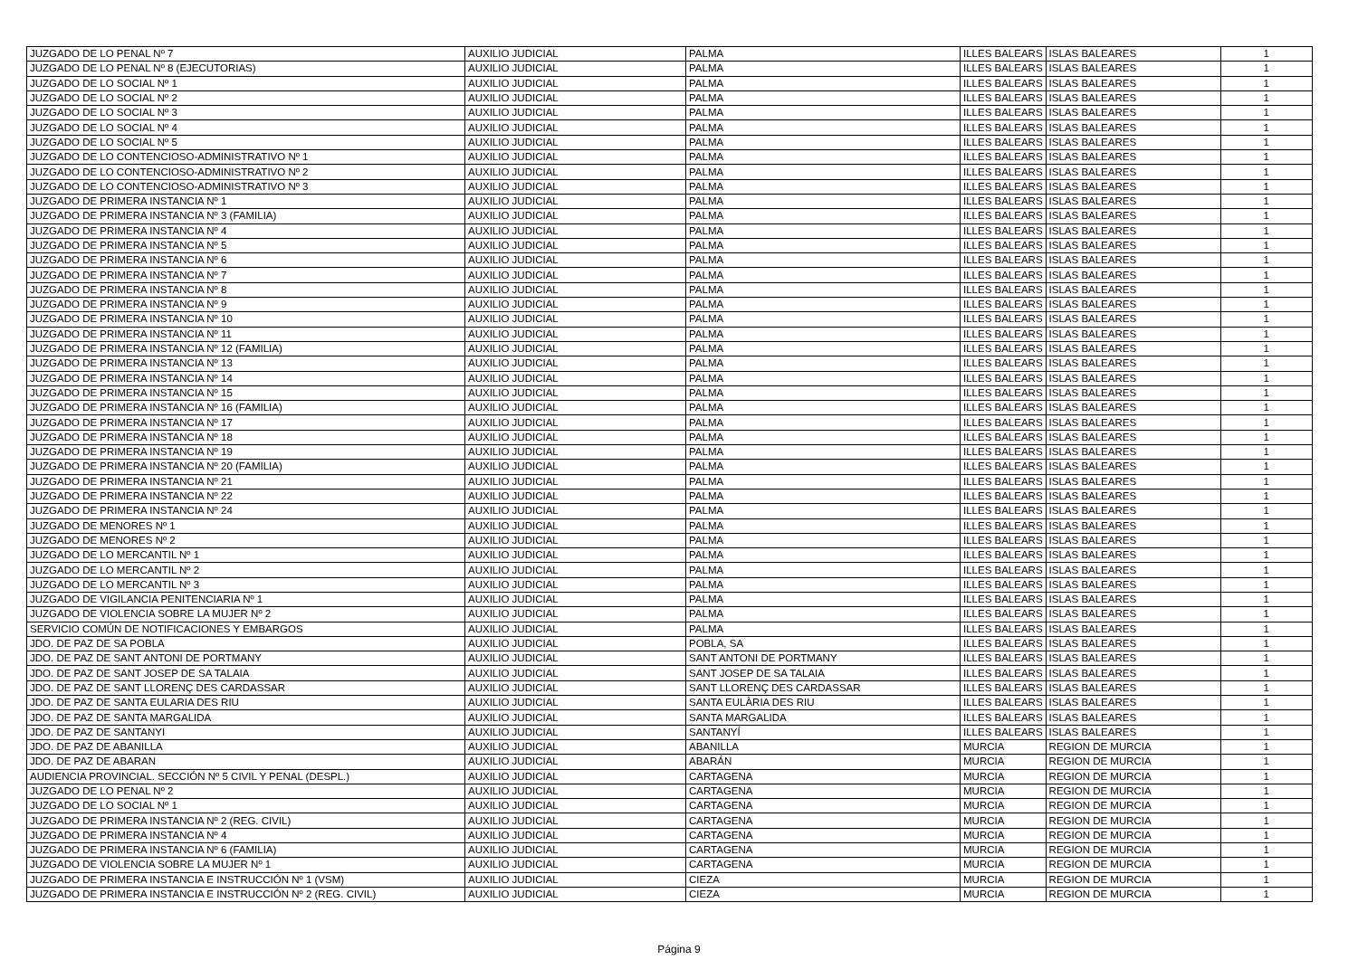| JUZGADO DE LO PENAL Nº 7 | AUXILIO JUDICIAL | PALMA | ILLES BALEARS | ISLAS BALEARES | 1 |
| JUZGADO DE LO PENAL Nº 8 (EJECUTORIAS) | AUXILIO JUDICIAL | PALMA | ILLES BALEARS | ISLAS BALEARES | 1 |
| JUZGADO DE LO SOCIAL Nº 1 | AUXILIO JUDICIAL | PALMA | ILLES BALEARS | ISLAS BALEARES | 1 |
| JUZGADO DE LO SOCIAL Nº 2 | AUXILIO JUDICIAL | PALMA | ILLES BALEARS | ISLAS BALEARES | 1 |
| JUZGADO DE LO SOCIAL Nº 3 | AUXILIO JUDICIAL | PALMA | ILLES BALEARS | ISLAS BALEARES | 1 |
| JUZGADO DE LO SOCIAL Nº 4 | AUXILIO JUDICIAL | PALMA | ILLES BALEARS | ISLAS BALEARES | 1 |
| JUZGADO DE LO SOCIAL Nº 5 | AUXILIO JUDICIAL | PALMA | ILLES BALEARS | ISLAS BALEARES | 1 |
| JUZGADO DE LO CONTENCIOSO-ADMINISTRATIVO Nº 1 | AUXILIO JUDICIAL | PALMA | ILLES BALEARS | ISLAS BALEARES | 1 |
| JUZGADO DE LO CONTENCIOSO-ADMINISTRATIVO Nº 2 | AUXILIO JUDICIAL | PALMA | ILLES BALEARS | ISLAS BALEARES | 1 |
| JUZGADO DE LO CONTENCIOSO-ADMINISTRATIVO Nº 3 | AUXILIO JUDICIAL | PALMA | ILLES BALEARS | ISLAS BALEARES | 1 |
| JUZGADO DE PRIMERA INSTANCIA Nº 1 | AUXILIO JUDICIAL | PALMA | ILLES BALEARS | ISLAS BALEARES | 1 |
| JUZGADO DE PRIMERA INSTANCIA Nº 3 (FAMILIA) | AUXILIO JUDICIAL | PALMA | ILLES BALEARS | ISLAS BALEARES | 1 |
| JUZGADO DE PRIMERA INSTANCIA Nº 4 | AUXILIO JUDICIAL | PALMA | ILLES BALEARS | ISLAS BALEARES | 1 |
| JUZGADO DE PRIMERA INSTANCIA Nº 5 | AUXILIO JUDICIAL | PALMA | ILLES BALEARS | ISLAS BALEARES | 1 |
| JUZGADO DE PRIMERA INSTANCIA Nº 6 | AUXILIO JUDICIAL | PALMA | ILLES BALEARS | ISLAS BALEARES | 1 |
| JUZGADO DE PRIMERA INSTANCIA Nº 7 | AUXILIO JUDICIAL | PALMA | ILLES BALEARS | ISLAS BALEARES | 1 |
| JUZGADO DE PRIMERA INSTANCIA Nº 8 | AUXILIO JUDICIAL | PALMA | ILLES BALEARS | ISLAS BALEARES | 1 |
| JUZGADO DE PRIMERA INSTANCIA Nº 9 | AUXILIO JUDICIAL | PALMA | ILLES BALEARS | ISLAS BALEARES | 1 |
| JUZGADO DE PRIMERA INSTANCIA Nº 10 | AUXILIO JUDICIAL | PALMA | ILLES BALEARS | ISLAS BALEARES | 1 |
| JUZGADO DE PRIMERA INSTANCIA Nº 11 | AUXILIO JUDICIAL | PALMA | ILLES BALEARS | ISLAS BALEARES | 1 |
| JUZGADO DE PRIMERA INSTANCIA Nº 12 (FAMILIA) | AUXILIO JUDICIAL | PALMA | ILLES BALEARS | ISLAS BALEARES | 1 |
| JUZGADO DE PRIMERA INSTANCIA Nº 13 | AUXILIO JUDICIAL | PALMA | ILLES BALEARS | ISLAS BALEARES | 1 |
| JUZGADO DE PRIMERA INSTANCIA Nº 14 | AUXILIO JUDICIAL | PALMA | ILLES BALEARS | ISLAS BALEARES | 1 |
| JUZGADO DE PRIMERA INSTANCIA Nº 15 | AUXILIO JUDICIAL | PALMA | ILLES BALEARS | ISLAS BALEARES | 1 |
| JUZGADO DE PRIMERA INSTANCIA Nº 16 (FAMILIA) | AUXILIO JUDICIAL | PALMA | ILLES BALEARS | ISLAS BALEARES | 1 |
| JUZGADO DE PRIMERA INSTANCIA Nº 17 | AUXILIO JUDICIAL | PALMA | ILLES BALEARS | ISLAS BALEARES | 1 |
| JUZGADO DE PRIMERA INSTANCIA Nº 18 | AUXILIO JUDICIAL | PALMA | ILLES BALEARS | ISLAS BALEARES | 1 |
| JUZGADO DE PRIMERA INSTANCIA Nº 19 | AUXILIO JUDICIAL | PALMA | ILLES BALEARS | ISLAS BALEARES | 1 |
| JUZGADO DE PRIMERA INSTANCIA Nº 20 (FAMILIA) | AUXILIO JUDICIAL | PALMA | ILLES BALEARS | ISLAS BALEARES | 1 |
| JUZGADO DE PRIMERA INSTANCIA Nº 21 | AUXILIO JUDICIAL | PALMA | ILLES BALEARS | ISLAS BALEARES | 1 |
| JUZGADO DE PRIMERA INSTANCIA Nº 22 | AUXILIO JUDICIAL | PALMA | ILLES BALEARS | ISLAS BALEARES | 1 |
| JUZGADO DE PRIMERA INSTANCIA Nº 24 | AUXILIO JUDICIAL | PALMA | ILLES BALEARS | ISLAS BALEARES | 1 |
| JUZGADO DE MENORES Nº 1 | AUXILIO JUDICIAL | PALMA | ILLES BALEARS | ISLAS BALEARES | 1 |
| JUZGADO DE MENORES Nº 2 | AUXILIO JUDICIAL | PALMA | ILLES BALEARS | ISLAS BALEARES | 1 |
| JUZGADO DE LO MERCANTIL Nº 1 | AUXILIO JUDICIAL | PALMA | ILLES BALEARS | ISLAS BALEARES | 1 |
| JUZGADO DE LO MERCANTIL Nº 2 | AUXILIO JUDICIAL | PALMA | ILLES BALEARS | ISLAS BALEARES | 1 |
| JUZGADO DE LO MERCANTIL Nº 3 | AUXILIO JUDICIAL | PALMA | ILLES BALEARS | ISLAS BALEARES | 1 |
| JUZGADO DE VIGILANCIA PENITENCIARIA Nº 1 | AUXILIO JUDICIAL | PALMA | ILLES BALEARS | ISLAS BALEARES | 1 |
| JUZGADO DE VIOLENCIA SOBRE LA MUJER Nº 2 | AUXILIO JUDICIAL | PALMA | ILLES BALEARS | ISLAS BALEARES | 1 |
| SERVICIO COMÚN DE NOTIFICACIONES Y EMBARGOS | AUXILIO JUDICIAL | PALMA | ILLES BALEARS | ISLAS BALEARES | 1 |
| JDO. DE PAZ DE SA POBLA | AUXILIO JUDICIAL | POBLA, SA | ILLES BALEARS | ISLAS BALEARES | 1 |
| JDO. DE PAZ DE SANT ANTONI DE PORTMANY | AUXILIO JUDICIAL | SANT ANTONI DE PORTMANY | ILLES BALEARS | ISLAS BALEARES | 1 |
| JDO. DE PAZ DE SANT JOSEP DE SA TALAIA | AUXILIO JUDICIAL | SANT JOSEP DE SA TALAIA | ILLES BALEARS | ISLAS BALEARES | 1 |
| JDO. DE PAZ DE SANT LLORENÇ DES CARDASSAR | AUXILIO JUDICIAL | SANT LLORENÇ DES CARDASSAR | ILLES BALEARS | ISLAS BALEARES | 1 |
| JDO. DE PAZ DE SANTA EULARIA DES RIU | AUXILIO JUDICIAL | SANTA EULÀRIA DES RIU | ILLES BALEARS | ISLAS BALEARES | 1 |
| JDO. DE PAZ DE SANTA MARGALIDA | AUXILIO JUDICIAL | SANTA MARGALIDA | ILLES BALEARS | ISLAS BALEARES | 1 |
| JDO. DE PAZ DE SANTANYI | AUXILIO JUDICIAL | SANTANYÍ | ILLES BALEARS | ISLAS BALEARES | 1 |
| JDO. DE PAZ DE ABANILLA | AUXILIO JUDICIAL | ABANILLA | MURCIA | REGION DE MURCIA | 1 |
| JDO. DE PAZ DE ABARAN | AUXILIO JUDICIAL | ABARÁN | MURCIA | REGION DE MURCIA | 1 |
| AUDIENCIA PROVINCIAL. SECCIÓN Nº 5 CIVIL Y PENAL (DESPL.) | AUXILIO JUDICIAL | CARTAGENA | MURCIA | REGION DE MURCIA | 1 |
| JUZGADO DE LO PENAL Nº 2 | AUXILIO JUDICIAL | CARTAGENA | MURCIA | REGION DE MURCIA | 1 |
| JUZGADO DE LO SOCIAL Nº 1 | AUXILIO JUDICIAL | CARTAGENA | MURCIA | REGION DE MURCIA | 1 |
| JUZGADO DE PRIMERA INSTANCIA Nº 2 (REG. CIVIL) | AUXILIO JUDICIAL | CARTAGENA | MURCIA | REGION DE MURCIA | 1 |
| JUZGADO DE PRIMERA INSTANCIA Nº 4 | AUXILIO JUDICIAL | CARTAGENA | MURCIA | REGION DE MURCIA | 1 |
| JUZGADO DE PRIMERA INSTANCIA Nº 6 (FAMILIA) | AUXILIO JUDICIAL | CARTAGENA | MURCIA | REGION DE MURCIA | 1 |
| JUZGADO DE VIOLENCIA SOBRE LA MUJER Nº 1 | AUXILIO JUDICIAL | CARTAGENA | MURCIA | REGION DE MURCIA | 1 |
| JUZGADO DE PRIMERA INSTANCIA E INSTRUCCIÓN Nº 1 (VSM) | AUXILIO JUDICIAL | CIEZA | MURCIA | REGION DE MURCIA | 1 |
| JUZGADO DE PRIMERA INSTANCIA E INSTRUCCIÓN Nº 2 (REG. CIVIL) | AUXILIO JUDICIAL | CIEZA | MURCIA | REGION DE MURCIA | 1 |
Página 9